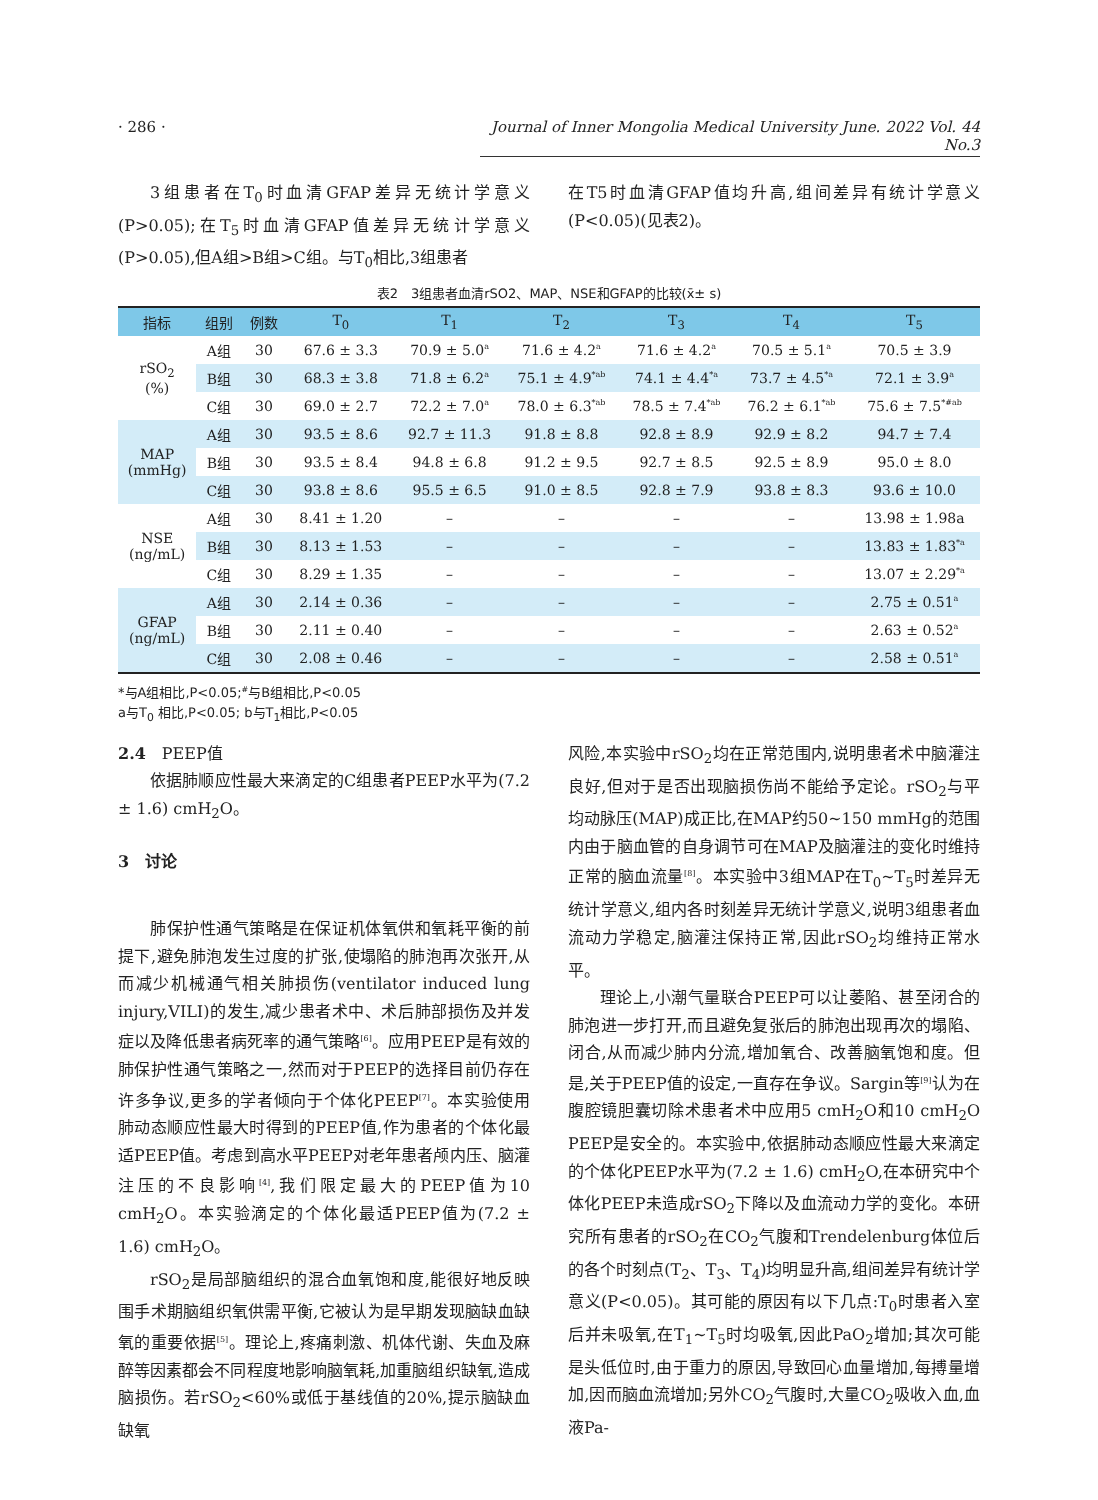· 286 · Journal of Inner Mongolia Medical University June. 2022 Vol. 44 No.3
3组患者在T<sub>0</sub>时血清GFAP差异无统计学意义(P>0.05);在T<sub>5</sub>时血清GFAP值差异无统计学意义(P>0.05),但A组>B组>C组。与T<sub>0</sub>相比,3组患者
在T5时血清GFAP值均升高,组间差异有统计学意义(P<0.05)(见表2)。
表2　3组患者血清rSO2、MAP、NSE和GFAP的比较(x̄± s)
| 指标 | 组别 | 例数 | T<sub>0</sub> | T<sub>1</sub> | T<sub>2</sub> | T<sub>3</sub> | T<sub>4</sub> | T<sub>5</sub> |
| --- | --- | --- | --- | --- | --- | --- | --- | --- |
| rSO<sub>2</sub> (%) | A组 | 30 | 67.6 ± 3.3 | 70.9 ± 5.0<sup>a</sup> | 71.6 ± 4.2<sup>a</sup> | 71.6 ± 4.2<sup>a</sup> | 70.5 ± 5.1<sup>a</sup> | 70.5 ± 3.9 |
| | B组 | 30 | 68.3 ± 3.8 | 71.8 ± 6.2<sup>a</sup> | 75.1 ± 4.9<sup>*ab</sup> | 74.1 ± 4.4<sup>*a</sup> | 73.7 ± 4.5<sup>*a</sup> | 72.1 ± 3.9<sup>a</sup> |
| | C组 | 30 | 69.0 ± 2.7 | 72.2 ± 7.0<sup>a</sup> | 78.0 ± 6.3<sup>*ab</sup> | 78.5 ± 7.4<sup>*ab</sup> | 76.2 ± 6.1<sup>*ab</sup> | 75.6 ± 7.5<sup>*#ab</sup> |
| MAP (mmHg) | A组 | 30 | 93.5 ± 8.6 | 92.7 ± 11.3 | 91.8 ± 8.8 | 92.8 ± 8.9 | 92.9 ± 8.2 | 94.7 ± 7.4 |
| | B组 | 30 | 93.5 ± 8.4 | 94.8 ± 6.8 | 91.2 ± 9.5 | 92.7 ± 8.5 | 92.5 ± 8.9 | 95.0 ± 8.0 |
| | C组 | 30 | 93.8 ± 8.6 | 95.5 ± 6.5 | 91.0 ± 8.5 | 92.8 ± 7.9 | 93.8 ± 8.3 | 93.6 ± 10.0 |
| NSE (ng/mL) | A组 | 30 | 8.41 ± 1.20 | – | – | – | – | 13.98 ± 1.98a |
| | B组 | 30 | 8.13 ± 1.53 | – | – | – | – | 13.83 ± 1.83<sup>*a</sup> |
| | C组 | 30 | 8.29 ± 1.35 | – | – | – | – | 13.07 ± 2.29<sup>*a</sup> |
| GFAP (ng/mL) | A组 | 30 | 2.14 ± 0.36 | – | – | – | – | 2.75 ± 0.51<sup>a</sup> |
| | B组 | 30 | 2.11 ± 0.40 | – | – | – | – | 2.63 ± 0.52<sup>a</sup> |
| | C组 | 30 | 2.08 ± 0.46 | – | – | – | – | 2.58 ± 0.51<sup>a</sup> |
*与A组相比,P<0.05;<sup>#</sup>与B组相比,P<0.05
a与T<sub>0</sub> 相比,P<0.05; b与T<sub>1</sub>相比,P<0.05
2.4　PEEP值
依据肺顺应性最大来滴定的C组患者PEEP水平为(7.2 ± 1.6) cmH<sub>2</sub>O。
3　讨论
肺保护性通气策略是在保证机体氧供和氧耗平衡的前提下,避免肺泡发生过度的扩张,使塌陷的肺泡再次张开,从而减少机械通气相关肺损伤(ventilator induced lung injury,VILI)的发生,减少患者术中、术后肺部损伤及并发症以及降低患者病死率的通气策略<sup>[6]</sup>。应用PEEP是有效的肺保护性通气策略之一,然而对于PEEP的选择目前仍存在许多争议,更多的学者倾向于个体化PEEP<sup>[7]</sup>。本实验使用肺动态顺应性最大时得到的PEEP值,作为患者的个体化最适PEEP值。考虑到高水平PEEP对老年患者颅内压、脑灌注压的不良影响<sup>[4]</sup>,我们限定最大的PEEP值为10 cmH<sub>2</sub>O。本实验滴定的个体化最适PEEP值为(7.2 ± 1.6) cmH<sub>2</sub>O。
rSO<sub>2</sub>是局部脑组织的混合血氧饱和度,能很好地反映围手术期脑组织氧供需平衡,它被认为是早期发现脑缺血缺氧的重要依据<sup>[5]</sup>。理论上,疼痛刺激、机体代谢、失血及麻醉等因素都会不同程度地影响脑氧耗,加重脑组织缺氧,造成脑损伤。若rSO<sub>2</sub><60%或低于基线值的20%,提示脑缺血缺氧
风险,本实验中rSO<sub>2</sub>均在正常范围内,说明患者术中脑灌注良好,但对于是否出现脑损伤尚不能给予定论。rSO<sub>2</sub>与平均动脉压(MAP)成正比,在MAP约50~150 mmHg的范围内由于脑血管的自身调节可在MAP及脑灌注的变化时维持正常的脑血流量<sup>[8]</sup>。本实验中3组MAP在T<sub>0</sub>~T<sub>5</sub>时差异无统计学意义,组内各时刻差异无统计学意义,说明3组患者血流动力学稳定,脑灌注保持正常,因此rSO<sub>2</sub>均维持正常水平。
理论上,小潮气量联合PEEP可以让萎陷、甚至闭合的肺泡进一步打开,而且避免复张后的肺泡出现再次的塌陷、闭合,从而减少肺内分流,增加氧合、改善脑氧饱和度。但是,关于PEEP值的设定,一直存在争议。Sargin等<sup>[9]</sup>认为在腹腔镜胆囊切除术患者术中应用5 cmH<sub>2</sub>O和10 cmH<sub>2</sub>O PEEP是安全的。本实验中,依据肺动态顺应性最大来滴定的个体化PEEP水平为(7.2 ± 1.6) cmH<sub>2</sub>O,在本研究中个体化PEEP未造成rSO<sub>2</sub>下降以及血流动力学的变化。本研究所有患者的rSO<sub>2</sub>在CO<sub>2</sub>气腹和Trendelenburg体位后的各个时刻点(T<sub>2</sub>、T<sub>3</sub>、T<sub>4</sub>)均明显升高,组间差异有统计学意义(P<0.05)。其可能的原因有以下几点:T<sub>0</sub>时患者入室后并未吸氧,在T<sub>1</sub>~T<sub>5</sub>时均吸氧,因此PaO<sub>2</sub>增加;其次可能是头低位时,由于重力的原因,导致回心血量增加,每搏量增加,因而脑血流增加;另外CO<sub>2</sub>气腹时,大量CO<sub>2</sub>吸收入血,血液Pa-